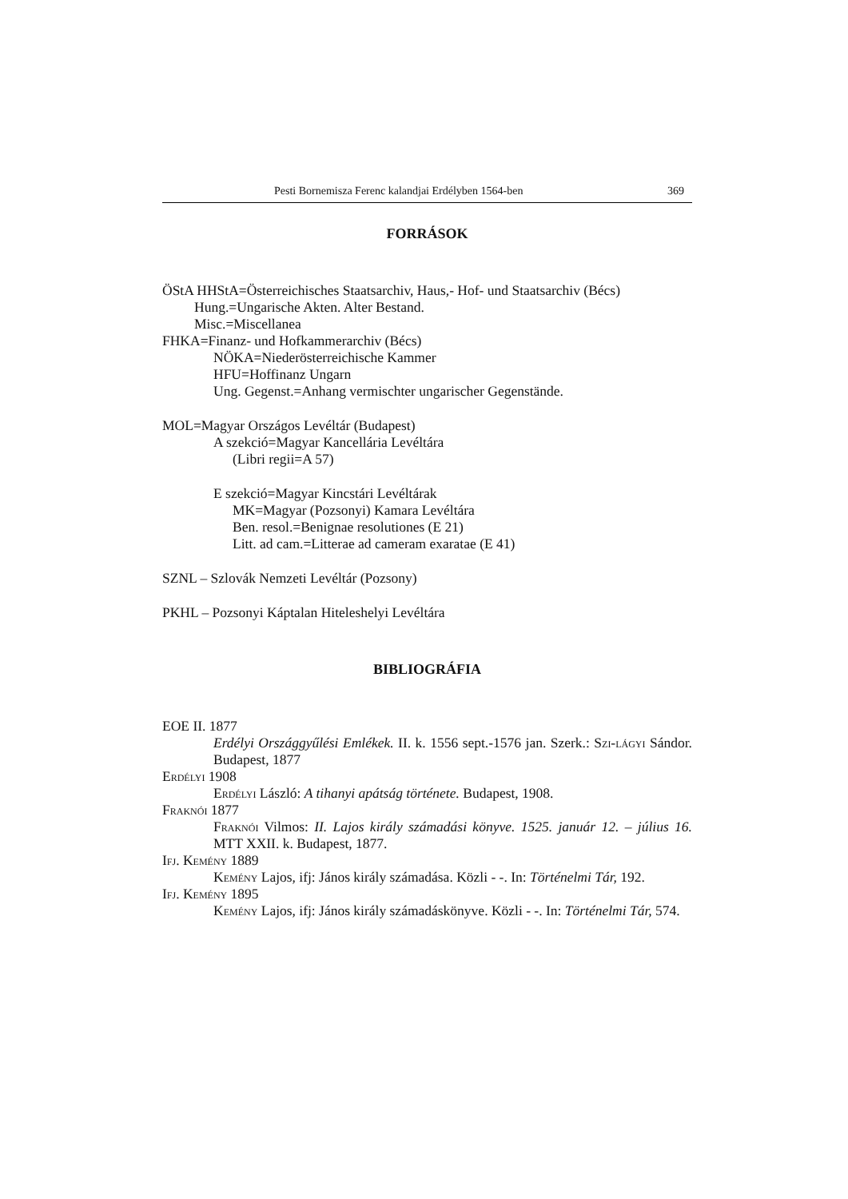Pesti Bornemisza Ferenc kalandjai Erdélyben 1564-ben 369
FORRÁSOK
ÖStA HHStA=Österreichisches Staatsarchiv, Haus,- Hof- und Staatsarchiv (Bécs)
Hung.=Ungarische Akten. Alter Bestand.
Misc.=Miscellanea
FHKA=Finanz- und Hofkammerarchiv (Bécs)
NÖKA=Niederösterreichische Kammer
HFU=Hoffinanz Ungarn
Ung. Gegenst.=Anhang vermischter ungarischer Gegenstände.
MOL=Magyar Országos Levéltár (Budapest)
A szekció=Magyar Kancellária Levéltára
(Libri regii=A 57)
E szekció=Magyar Kincstári Levéltárak
MK=Magyar (Pozsonyi) Kamara Levéltára
Ben. resol.=Benignae resolutiones (E 21)
Litt. ad cam.=Litterae ad cameram exaratae (E 41)
SZNL – Szlovák Nemzeti Levéltár (Pozsony)
PKHL – Pozsonyi Káptalan Hiteleshelyi Levéltára
BIBLIOGRÁFIA
EOE II. 1877
Erdélyi Országgyűlési Emlékek. II. k. 1556 sept.-1576 jan. Szerk.: Szi-lágyi Sándor. Budapest, 1877
Erdélyi 1908
Erdélyi László: A tihanyi apátság története. Budapest, 1908.
Fraknói 1877
Fraknói Vilmos: II. Lajos király számadási könyve. 1525. január 12. – július 16. MTT XXII. k. Budapest, 1877.
Ifj. Kemény 1889
Kemény Lajos, ifj: János király számadása. Közli - -. In: Történelmi Tár, 192.
Ifj. Kemény 1895
Kemény Lajos, ifj: János király számadáskönyve. Közli - -. In: Történelmi Tár, 574.